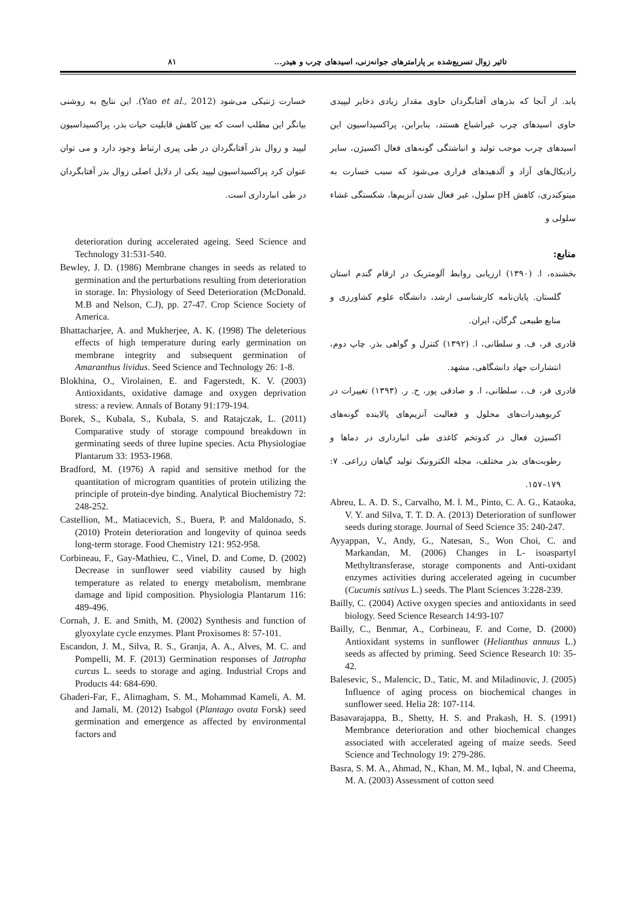تاثیر زوال تسریع‌شده بر پارامترهای جوانه‌زنی، اسیدهای چرب و هیدر... ۸۱
یابد. از آنجا که بذرهای آفتابگردان حاوی مقدار زیادی ذخایر لیپیدی حاوی اسیدهای چرب غیراشباع هستند، بنابراین، پراکسیداسیون این اسیدهای چرب موجب تولید و انباشتگی گونه‌های فعال اکسیژن، سایر رادیکال‌های آزاد و آلدهیدهای فراری می‌شود که سبب خسارت به میتوکندری، کاهش pH سلول، غیر فعال شدن آنزیم‌ها، شکستگی غشاء سلولی و
منابع:
بخشنده، ا. (۱۳۹۰) ارزیابی روابط آلومتریک در ارقام گندم استان گلستان. پایان‌نامه کارشناسی ارشد، دانشگاه علوم کشاورزی و منابع طبیعی گرگان، ایران.
قادری فر، ف. و سلطانی، ا. (۱۳۹۲) کنترل و گواهی بذر. چاپ دوم، انتشارات جهاد دانشگاهی، مشهد.
قادری فر، ف.، سلطانی، ا. و صادقی پور، ح. ر. (۱۳۹۳) تغییرات در کربوهیدرات‌های محلول و فعالیت آنزیم‌های پالاینده گونه‌های اکسیژن فعال در کدوتخم کاغذی طی انبارداری در دماها و رطوبت‌های بذر مختلف، مجله الکترونیک تولید گیاهان زراعی. ۷: ۱۷۹–۱۵۷.
Abreu, L. A. D. S., Carvalho, M. l. M., Pinto, C. A. G., Kataoka, V. Y. and Silva, T. T. D. A. (2013) Deterioration of sunflower seeds during storage. Journal of Seed Science 35: 240-247.
Ayyappan, V., Andy, G., Natesan, S., Won Choi, C. and Markandan, M. (2006) Changes in L- isoaspartyl Methyltransferase, storage components and Anti-oxidant enzymes activities during accelerated ageing in cucumber (Cucumis sativus L.) seeds. The Plant Sciences 3:228-239.
Bailly, C. (2004) Active oxygen species and antioxidants in seed biology. Seed Science Research 14:93-107
Bailly, C., Benmar, A., Corbineau, F. and Come, D. (2000) Antioxidant systems in sunflower (Helianthus annuus L.) seeds as affected by priming. Seed Science Research 10: 35-42.
Balesevic, S., Malencic, D., Tatic, M. and Miladinovic, J. (2005) Influence of aging process on biochemical changes in sunflower seed. Helia 28: 107-114.
Basavarajappa, B., Shetty, H. S. and Prakash, H. S. (1991) Membrance deterioration and other biochemical changes associated with accelerated ageing of maize seeds. Seed Science and Technology 19: 279-286.
Basra, S. M. A., Ahmad, N., Khan, M. M., Iqbal, N. and Cheema, M. A. (2003) Assessment of cotton seed
خسارت ژنتیکی می‌شود (Yao et al., 2012). این نتایج به روشنی بیانگر این مطلب است که بین کاهش قابلیت حیات بذر، پراکسیداسیون لیپید و زوال بذر آفتابگردان در طی پیری ارتباط وجود دارد و می توان عنوان کرد پراکسیداسیون لیپید یکی از دلایل اصلی زوال بذر آفتابگردان در طی انبارداری است.
deterioration during accelerated ageing. Seed Science and Technology 31:531-540.
Bewley, J. D. (1986) Membrane changes in seeds as related to germination and the perturbations resulting from deterioration in storage. In: Physiology of Seed Deterioration (McDonald. M.B and Nelson, C.J), pp. 27-47. Crop Science Society of America.
Bhattacharjee, A. and Mukherjee, A. K. (1998) The deleterious effects of high temperature during early germination on membrane integrity and subsequent germination of Amaranthus lividus. Seed Science and Technology 26: 1-8.
Blokhina, O., Virolainen, E. and Fagerstedt, K. V. (2003) Antioxidants, oxidative damage and oxygen deprivation stress: a review. Annals of Botany 91:179-194.
Borek, S., Kubala, S., Kubala, S. and Ratajczak, L. (2011) Comparative study of storage compound breakdown in germinating seeds of three lupine species. Acta Physiologiae Plantarum 33: 1953-1968.
Bradford, M. (1976) A rapid and sensitive method for the quantitation of microgram quantities of protein utilizing the principle of protein-dye binding. Analytical Biochemistry 72: 248-252.
Castellion, M., Matiacevich, S., Buera, P. and Maldonado, S. (2010) Protein deterioration and longevity of quinoa seeds long-term storage. Food Chemistry 121: 952-958.
Corbineau, F., Gay-Mathieu, C., Vinel, D. and Come, D. (2002) Decrease in sunflower seed viability caused by high temperature as related to energy metabolism, membrane damage and lipid composition. Physiologia Plantarum 116: 489-496.
Cornah, J. E. and Smith, M. (2002) Synthesis and function of glyoxylate cycle enzymes. Plant Proxisomes 8: 57-101.
Escandon, J. M., Silva, R. S., Granja, A. A., Alves, M. C. and Pompelli, M. F. (2013) Germination responses of Jatropha curcas L. seeds to storage and aging. Industrial Crops and Products 44: 684-690.
Ghaderi-Far, F., Alimagham, S. M., Mohammad Kameli, A. M. and Jamali, M. (2012) Isabgol (Plantago ovata Forsk) seed germination and emergence as affected by environmental factors and